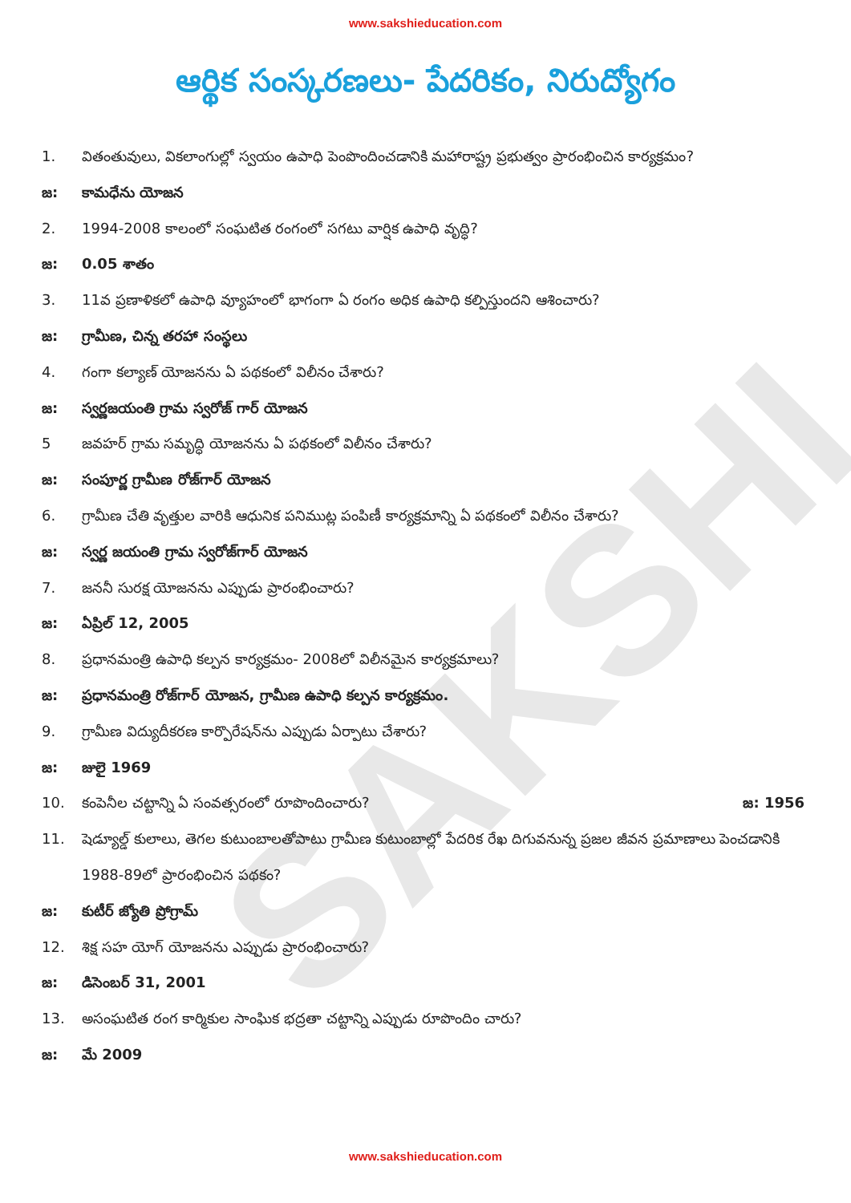SAKSHI
www.sakshieducation.com
ఆర్థిక సంస్కరణలు- పేదరికం, నిరుద్యోగం
1. వితంతువులు, వికలాంగుల్లో స్వయం ఉపాధి పెంపొందించడానికి మహారాష్ట్ర ప్రభుత్వం ప్రారంభించిన కార్యక్రమం?
జ: కామధేను యోజన
2. 1994-2008 కాలంలో సంఘటిత రంగంలో సగటు వార్షిక ఉపాధి వృద్ధి?
జ: 0.05 శాతం
3. 11వ ప్రణాళికలో ఉపాధి వ్యూహంలో భాగంగా ఏ రంగం అధిక ఉపాధి కల్పిస్తుందని ఆశించారు?
జ: గ్రామీణ, చిన్న తరహా సంస్థలు
4. గంగా కల్యాణ్ యోజనను ఏ పథకంలో విలీనం చేశారు?
జ: స్వర్ణజయంతి గ్రామ స్వరోజ్ గార్ యోజన
5 జవహర్ గ్రామ సమృద్ధి యోజనను ఏ పథకంలో విలీనం చేశారు?
జ: సంపూర్ణ గ్రామీణ రోజ్‌గార్ యోజన
6. గ్రామీణ చేతి వృత్తుల వారికి ఆధునిక పనిముట్ల పంపిణీ కార్యక్రమాన్ని ఏ పథకంలో విలీనం చేశారు?
జ: స్వర్ణ జయంతి గ్రామ స్వరోజ్‌గార్ యోజన
7. జననీ సురక్ష యోజనను ఎప్పుడు ప్రారంభించారు?
జ: ఏప్రిల్ 12, 2005
8. ప్రధానమంత్రి ఉపాధి కల్పన కార్యక్రమం- 2008లో విలీనమైన కార్యక్రమాలు?
జ: ప్రధానమంత్రి రోజ్‌గార్ యోజన, గ్రామీణ ఉపాధి కల్పన కార్యక్రమం.
9. గ్రామీణ విద్యుదీకరణ కార్పొరేషన్‌ను ఎప్పుడు ఏర్పాటు చేశారు?
జ: జులై 1969
10. కంపెనీల చట్టాన్ని ఏ సంవత్సరంలో రూపొందించారు? జ: 1956
11. షెడ్యూల్డ్ కులాలు, తెగల కుటుంబాలతోపాటు గ్రామీణ కుటుంబాల్లో పేదరిక రేఖ దిగువనున్న ప్రజల జీవన ప్రమాణాలు పెంచడానికి 1988-89లో ప్రారంభించిన పథకం?
జ: కుటీర్ జ్యోతి ప్రోగ్రామ్
12. శిక్ష సహ యోగ్ యోజనను ఎప్పుడు ప్రారంభించారు?
జ: డిసెంబర్ 31, 2001
13. అసంఘటిత రంగ కార్మికుల సాంఘిక భద్రతా చట్టాన్ని ఎప్పుడు రూపొందిం చారు?
జ: మే 2009
www.sakshieducation.com